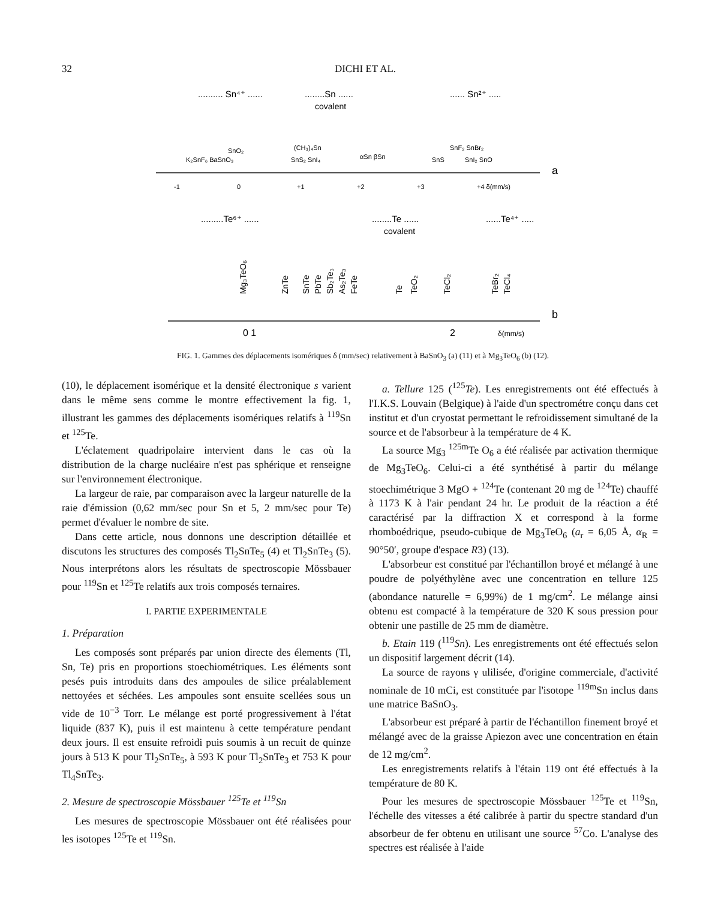32 DICHI ET AL.
.......... Sn⁴⁺ ......
........Sn ......
covalent
...... Sn²⁺ .....
SnO₂
K₂SnF₆ BaSnO₃
(CH₃)₄Sn
SnS₂ SnI₄
αSn βSn
SnS
SnF₂ SnBr₂
SnI₂ SnO
-1
0
+1
+2
+3
+4 δ(mm/s)
a
.........Te⁶⁺ ......
........Te ......
covalent
......Te⁴⁺ .....
Mg₃TeO₆
ZnTe
SnTe
PbTe
Sb₂Te₃
As₂Te₃
FeTe
Te
TeO₂
TeCl₂
TeBr₂
TeCl₄
0 1
2
δ(mm/s)
b
FIG. 1. Gammes des déplacements isomériques δ (mm/sec) relativement à BaSnO<sub>3</sub> (a) (11) et à Mg<sub>3</sub>TeO<sub>6</sub> (b) (12).
(10), le déplacement isomérique et la densité électronique s varient dans le même sens comme le montre effectivement la fig. 1, illustrant les gammes des déplacements isomériques relatifs à <sup>119</sup>Sn et <sup>125</sup>Te.
L'éclatement quadripolaire intervient dans le cas où la distribution de la charge nucléaire n'est pas sphérique et renseigne sur l'environnement électronique.
La largeur de raie, par comparaison avec la largeur naturelle de la raie d'émission (0,62 mm/sec pour Sn et 5, 2 mm/sec pour Te) permet d'évaluer le nombre de site.
Dans cette article, nous donnons une description détaillée et discutons les structures des composés Tl<sub>2</sub>SnTe<sub>5</sub> (4) et Tl<sub>2</sub>SnTe<sub>3</sub> (5). Nous interprétons alors les résultats de spectroscopie Mössbauer pour <sup>119</sup>Sn et <sup>125</sup>Te relatifs aux trois composés ternaires.
I. PARTIE EXPERIMENTALE
1. Préparation
Les composés sont préparés par union directe des élements (Tl, Sn, Te) pris en proportions stoechiométriques. Les éléments sont pesés puis introduits dans des ampoules de silice préalablement nettoyées et séchées. Les ampoules sont ensuite scellées sous un vide de 10<sup>−3</sup> Torr. Le mélange est porté progressivement à l'état liquide (837 K), puis il est maintenu à cette température pendant deux jours. Il est ensuite refroidi puis soumis à un recuit de quinze jours à 513 K pour Tl<sub>2</sub>SnTe<sub>5</sub>, à 593 K pour Tl<sub>2</sub>SnTe<sub>3</sub> et 753 K pour Tl<sub>4</sub>SnTe<sub>3</sub>.
2. Mesure de spectroscopie Mössbauer <sup>125</sup>Te et <sup>119</sup>Sn
Les mesures de spectroscopie Mössbauer ont été réalisées pour les isotopes <sup>125</sup>Te et <sup>119</sup>Sn.
a. Tellure 125 (<sup>125</sup>Te). Les enregistrements ont été effectués à l'I.K.S. Louvain (Belgique) à l'aide d'un spectrométre conçu dans cet institut et d'un cryostat permettant le refroidissement simultané de la source et de l'absorbeur à la température de 4 K.
La source Mg<sub>3</sub> <sup>125m</sup>Te O<sub>6</sub> a été réalisée par activation thermique de Mg<sub>3</sub>TeO<sub>6</sub>. Celui-ci a été synthétisé à partir du mélange stoechimétrique 3 MgO + <sup>124</sup>Te (contenant 20 mg de <sup>124</sup>Te) chauffé à 1173 K à l'air pendant 24 hr. Le produit de la réaction a été caractérisé par la diffraction X et correspond à la forme rhomboédrique, pseudo-cubique de Mg<sub>3</sub>TeO<sub>6</sub> (a<sub>r</sub> = 6,05 Å, α<sub>R</sub> = 90°50′, groupe d'espace R3) (13).
L'absorbeur est constitué par l'échantillon broyé et mélangé à une poudre de polyéthylène avec une concentration en tellure 125 (abondance naturelle = 6,99%) de 1 mg/cm<sup>2</sup>. Le mélange ainsi obtenu est compacté à la température de 320 K sous pression pour obtenir une pastille de 25 mm de diamètre.
b. Etain 119 (<sup>119</sup>Sn). Les enregistrements ont été effectués selon un dispositif largement décrit (14).
La source de rayons γ ulilisée, d'origine commerciale, d'activité nominale de 10 mCi, est constituée par l'isotope <sup>119m</sup>Sn inclus dans une matrice BaSnO<sub>3</sub>.
L'absorbeur est préparé à partir de l'échantillon finement broyé et mélangé avec de la graisse Apiezon avec une concentration en étain de 12 mg/cm<sup>2</sup>.
Les enregistrements relatifs à l'étain 119 ont été effectués à la température de 80 K.
Pour les mesures de spectroscopie Mössbauer <sup>125</sup>Te et <sup>119</sup>Sn, l'échelle des vitesses a été calibrée à partir du spectre standard d'un absorbeur de fer obtenu en utilisant une source <sup>57</sup>Co. L'analyse des spectres est réalisée à l'aide